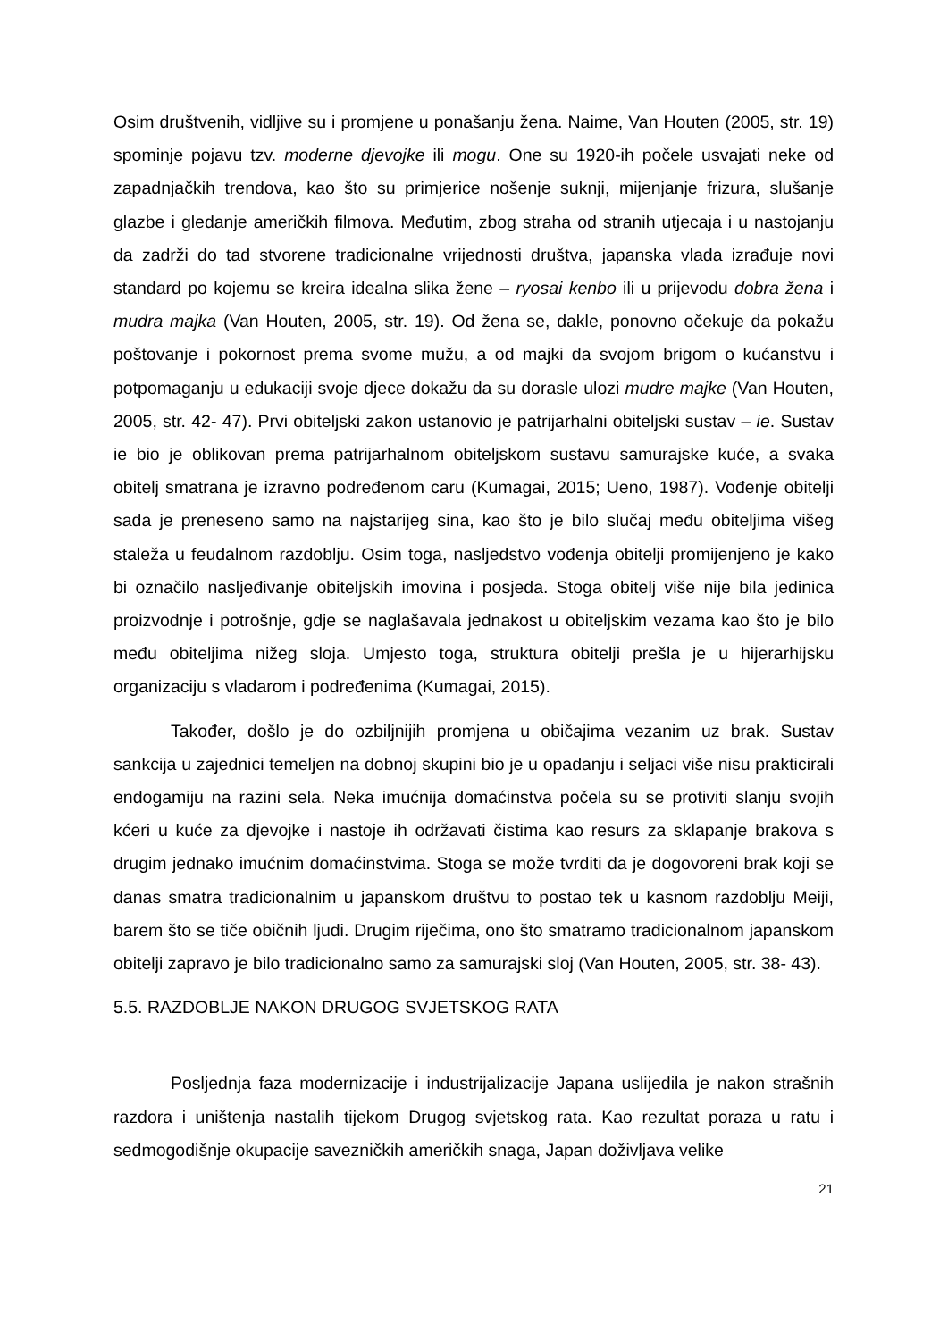Osim društvenih, vidljive su i promjene u ponašanju žena. Naime, Van Houten (2005, str. 19) spominje pojavu tzv. moderne djevojke ili mogu. One su 1920-ih počele usvajati neke od zapadnjačkih trendova, kao što su primjerice nošenje suknji, mijenjanje frizura, slušanje glazbe i gledanje američkih filmova. Međutim, zbog straha od stranih utjecaja i u nastojanju da zadrži do tad stvorene tradicionalne vrijednosti društva, japanska vlada izrađuje novi standard po kojemu se kreira idealna slika žene – ryosai kenbo ili u prijevodu dobra žena i mudra majka (Van Houten, 2005, str. 19). Od žena se, dakle, ponovno očekuje da pokažu poštovanje i pokornost prema svome mužu, a od majki da svojom brigom o kućanstvu i potpomaganju u edukaciji svoje djece dokažu da su dorasle ulozi mudre majke (Van Houten, 2005, str. 42- 47). Prvi obiteljski zakon ustanovio je patrijarhalni obiteljski sustav – ie. Sustav ie bio je oblikovan prema patrijarhalnom obiteljskom sustavu samurajske kuće, a svaka obitelj smatrana je izravno podređenom caru (Kumagai, 2015; Ueno, 1987). Vođenje obitelji sada je preneseno samo na najstarijeg sina, kao što je bilo slučaj među obiteljima višeg staleža u feudalnom razdoblju. Osim toga, nasljedstvo vođenja obitelji promijenjeno je kako bi označilo nasljeđivanje obiteljskih imovina i posjeda. Stoga obitelj više nije bila jedinica proizvodnje i potrošnje, gdje se naglašavala jednakost u obiteljskim vezama kao što je bilo među obiteljima nižeg sloja. Umjesto toga, struktura obitelji prešla je u hijerarhijsku organizaciju s vladarom i podređenima (Kumagai, 2015).
Također, došlo je do ozbiljnijih promjena u običajima vezanim uz brak. Sustav sankcija u zajednici temeljen na dobnoj skupini bio je u opadanju i seljaci više nisu prakticirali endogamiju na razini sela. Neka imućnija domaćinstva počela su se protiviti slanju svojih kćeri u kuće za djevojke i nastoje ih održavati čistima kao resurs za sklapanje brakova s drugim jednako imućnim domaćinstvima. Stoga se može tvrditi da je dogovoreni brak koji se danas smatra tradicionalnim u japanskom društvu to postao tek u kasnom razdoblju Meiji, barem što se tiče običnih ljudi. Drugim riječima, ono što smatramo tradicionalnom japanskom obitelji zapravo je bilo tradicionalno samo za samurajski sloj (Van Houten, 2005, str. 38- 43).
5.5. RAZDOBLJE NAKON DRUGOG SVJETSKOG RATA
Posljednja faza modernizacije i industrijalizacije Japana uslijedila je nakon strašnih razdora i uništenja nastalih tijekom Drugog svjetskog rata. Kao rezultat poraza u ratu i sedmogodišnje okupacije savezničkih američkih snaga, Japan doživljava velike
21